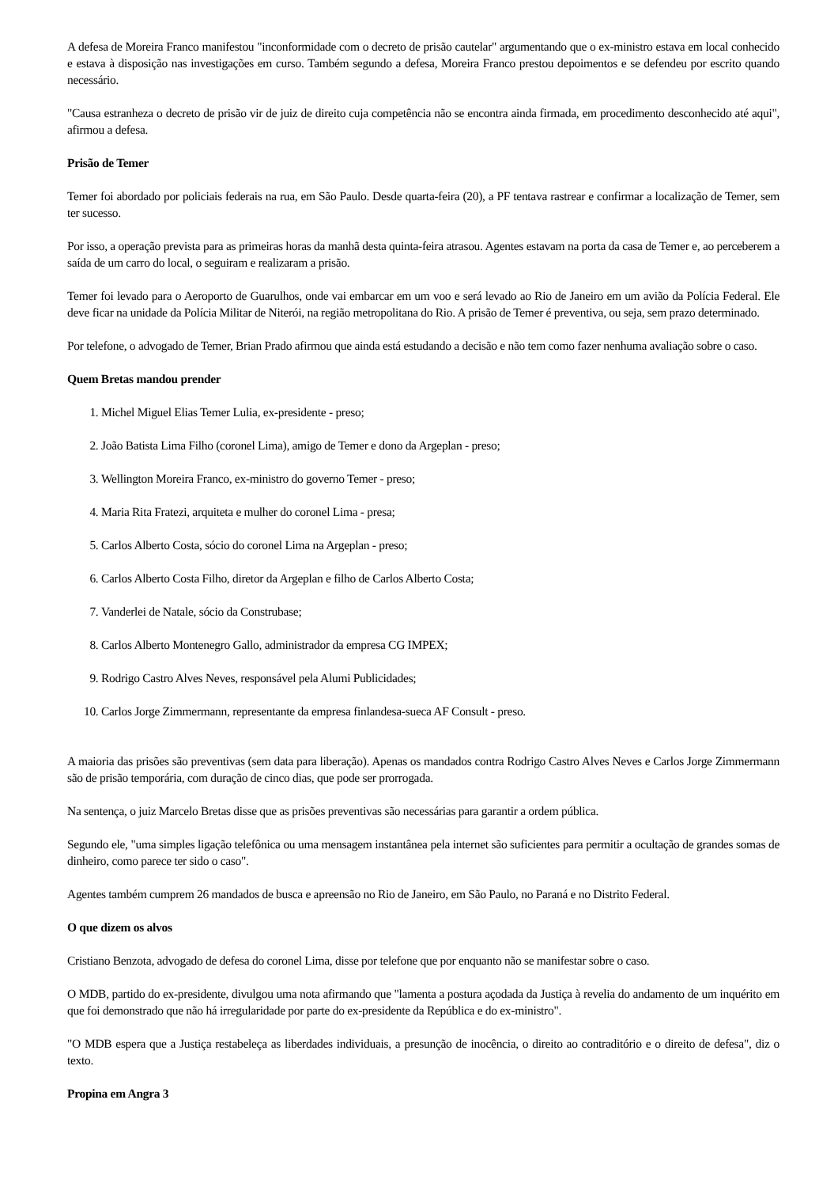A defesa de Moreira Franco manifestou "inconformidade com o decreto de prisão cautelar" argumentando que o ex-ministro estava em local conhecido e estava à disposição nas investigações em curso. Também segundo a defesa, Moreira Franco prestou depoimentos e se defendeu por escrito quando necessário.
"Causa estranheza o decreto de prisão vir de juiz de direito cuja competência não se encontra ainda firmada, em procedimento desconhecido até aqui", afirmou a defesa.
Prisão de Temer
Temer foi abordado por policiais federais na rua, em São Paulo. Desde quarta-feira (20), a PF tentava rastrear e confirmar a localização de Temer, sem ter sucesso.
Por isso, a operação prevista para as primeiras horas da manhã desta quinta-feira atrasou. Agentes estavam na porta da casa de Temer e, ao perceberem a saída de um carro do local, o seguiram e realizaram a prisão.
Temer foi levado para o Aeroporto de Guarulhos, onde vai embarcar em um voo e será levado ao Rio de Janeiro em um avião da Polícia Federal. Ele deve ficar na unidade da Polícia Militar de Niterói, na região metropolitana do Rio. A prisão de Temer é preventiva, ou seja, sem prazo determinado.
Por telefone, o advogado de Temer, Brian Prado afirmou que ainda está estudando a decisão e não tem como fazer nenhuma avaliação sobre o caso.
Quem Bretas mandou prender
1. Michel Miguel Elias Temer Lulia, ex-presidente - preso;
2. João Batista Lima Filho (coronel Lima), amigo de Temer e dono da Argeplan - preso;
3. Wellington Moreira Franco, ex-ministro do governo Temer - preso;
4. Maria Rita Fratezi, arquiteta e mulher do coronel Lima - presa;
5. Carlos Alberto Costa, sócio do coronel Lima na Argeplan - preso;
6. Carlos Alberto Costa Filho, diretor da Argeplan e filho de Carlos Alberto Costa;
7. Vanderlei de Natale, sócio da Construbase;
8. Carlos Alberto Montenegro Gallo, administrador da empresa CG IMPEX;
9. Rodrigo Castro Alves Neves, responsável pela Alumi Publicidades;
10. Carlos Jorge Zimmermann, representante da empresa finlandesa-sueca AF Consult - preso.
A maioria das prisões são preventivas (sem data para liberação). Apenas os mandados contra Rodrigo Castro Alves Neves e Carlos Jorge Zimmermann são de prisão temporária, com duração de cinco dias, que pode ser prorrogada.
Na sentença, o juiz Marcelo Bretas disse que as prisões preventivas são necessárias para garantir a ordem pública.
Segundo ele, "uma simples ligação telefônica ou uma mensagem instantânea pela internet são suficientes para permitir a ocultação de grandes somas de dinheiro, como parece ter sido o caso".
Agentes também cumprem 26 mandados de busca e apreensão no Rio de Janeiro, em São Paulo, no Paraná e no Distrito Federal.
O que dizem os alvos
Cristiano Benzota, advogado de defesa do coronel Lima, disse por telefone que por enquanto não se manifestar sobre o caso.
O MDB, partido do ex-presidente, divulgou uma nota afirmando que "lamenta a postura açodada da Justiça à revelia do andamento de um inquérito em que foi demonstrado que não há irregularidade por parte do ex-presidente da República e do ex-ministro".
"O MDB espera que a Justiça restabeleça as liberdades individuais, a presunção de inocência, o direito ao contraditório e o direito de defesa", diz o texto.
Propina em Angra 3